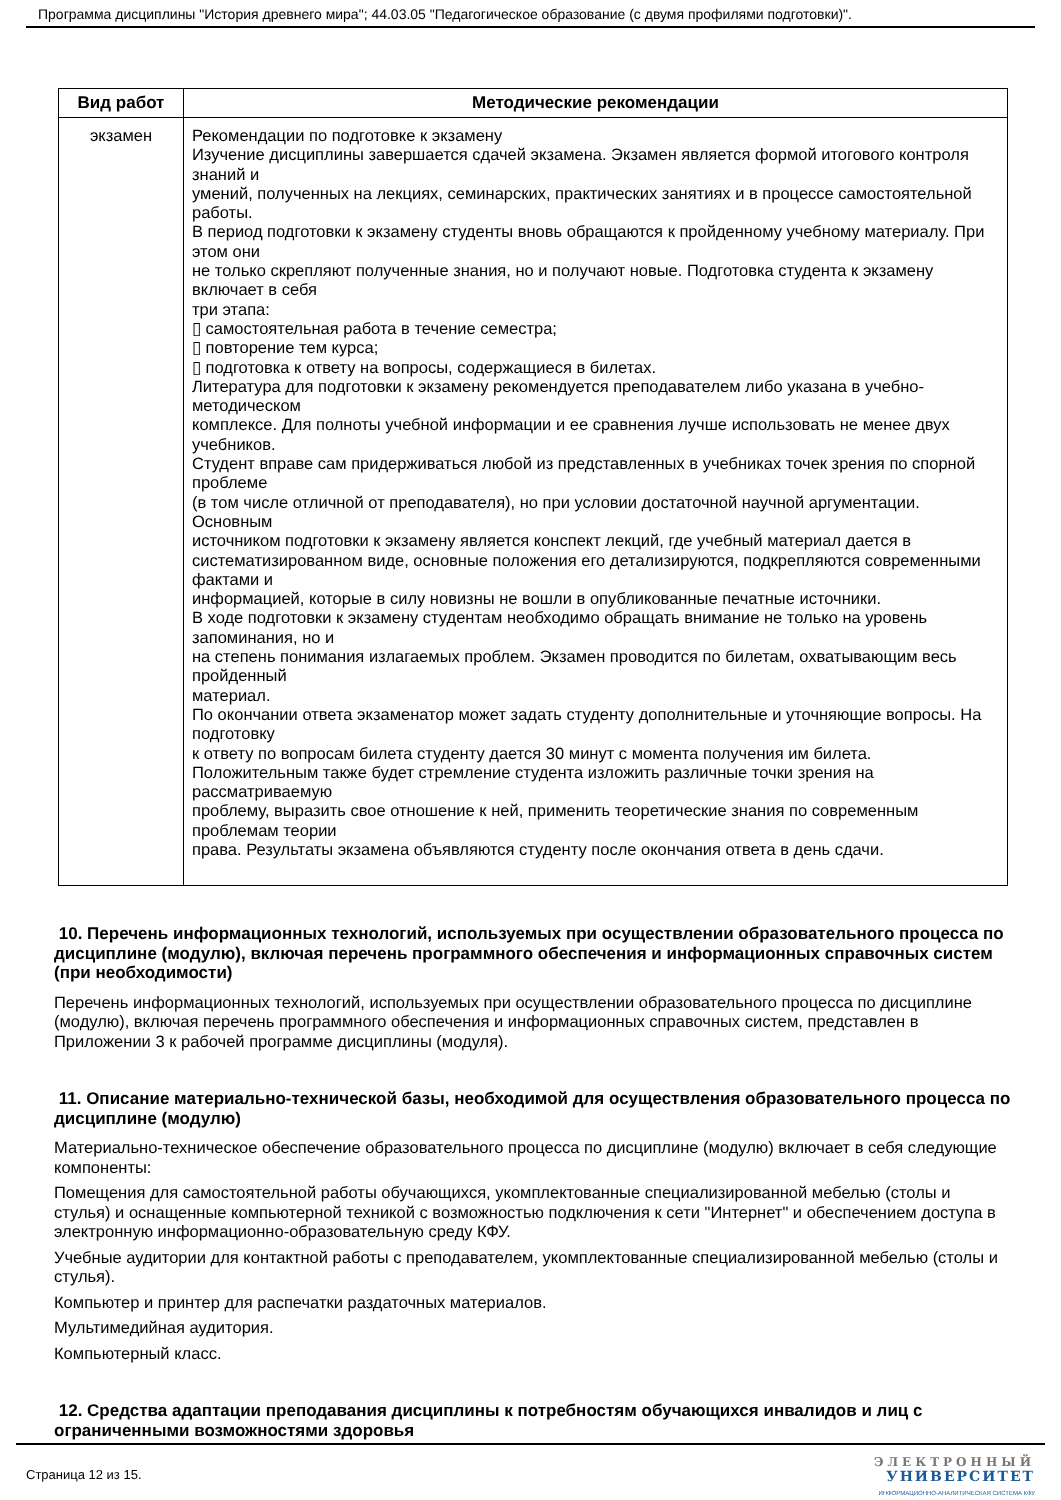Программа дисциплины "История древнего мира"; 44.03.05 "Педагогическое образование (с двумя профилями подготовки)".
| Вид работ | Методические рекомендации |
| --- | --- |
| экзамен | Рекомендации по подготовке к экзамену Изучение дисциплины завершается сдачей экзамена. Экзамен является формой итогового контроля знаний и умений, полученных на лекциях, семинарских, практических занятиях и в процессе самостоятельной работы. В период подготовки к экзамену студенты вновь обращаются к пройденному учебному материалу. При этом они не только скрепляют полученные знания, но и получают новые. Подготовка студента к экзамену включает в себя три этапа: ▯ самостоятельная работа в течение семестра; ▯ повторение тем курса; ▯ подготовка к ответу на вопросы, содержащиеся в билетах. Литература для подготовки к экзамену рекомендуется преподавателем либо указана в учебно-методическом комплексе. Для полноты учебной информации и ее сравнения лучше использовать не менее двух учебников. Студент вправе сам придерживаться любой из представленных в учебниках точек зрения по спорной проблеме (в том числе отличной от преподавателя), но при условии достаточной научной аргументации. Основным источником подготовки к экзамену является конспект лекций, где учебный материал дается в систематизированном виде, основные положения его детализируются, подкрепляются современными фактами и информацией, которые в силу новизны не вошли в опубликованные печатные источники. В ходе подготовки к экзамену студентам необходимо обращать внимание не только на уровень запоминания, но и на степень понимания излагаемых проблем. Экзамен проводится по билетам, охватывающим весь пройденный материал. По окончании ответа экзаменатор может задать студенту дополнительные и уточняющие вопросы. На подготовку к ответу по вопросам билета студенту дается 30 минут с момента получения им билета. Положительным также будет стремление студента изложить различные точки зрения на рассматриваемую проблему, выразить свое отношение к ней, применить теоретические знания по современным проблемам теории права. Результаты экзамена объявляются студенту после окончания ответа в день сдачи. |
10. Перечень информационных технологий, используемых при осуществлении образовательного процесса по дисциплине (модулю), включая перечень программного обеспечения и информационных справочных систем (при необходимости)
Перечень информационных технологий, используемых при осуществлении образовательного процесса по дисциплине (модулю), включая перечень программного обеспечения и информационных справочных систем, представлен в Приложении 3 к рабочей программе дисциплины (модуля).
11. Описание материально-технической базы, необходимой для осуществления образовательного процесса по дисциплине (модулю)
Материально-техническое обеспечение образовательного процесса по дисциплине (модулю) включает в себя следующие компоненты:
Помещения для самостоятельной работы обучающихся, укомплектованные специализированной мебелью (столы и стулья) и оснащенные компьютерной техникой с возможностью подключения к сети "Интернет" и обеспечением доступа в электронную информационно-образовательную среду КФУ.
Учебные аудитории для контактной работы с преподавателем, укомплектованные специализированной мебелью (столы и стулья).
Компьютер и принтер для распечатки раздаточных материалов.
Мультимедийная аудитория.
Компьютерный класс.
12. Средства адаптации преподавания дисциплины к потребностям обучающихся инвалидов и лиц с ограниченными возможностями здоровья
Страница 12 из 15.
ЭЛЕКТРОННЫЙ
УНИВЕРСИТЕТ
ИНФОРМАЦИОННО-АНАЛИТИЧЕСКАЯ СИСТЕМА КФУ